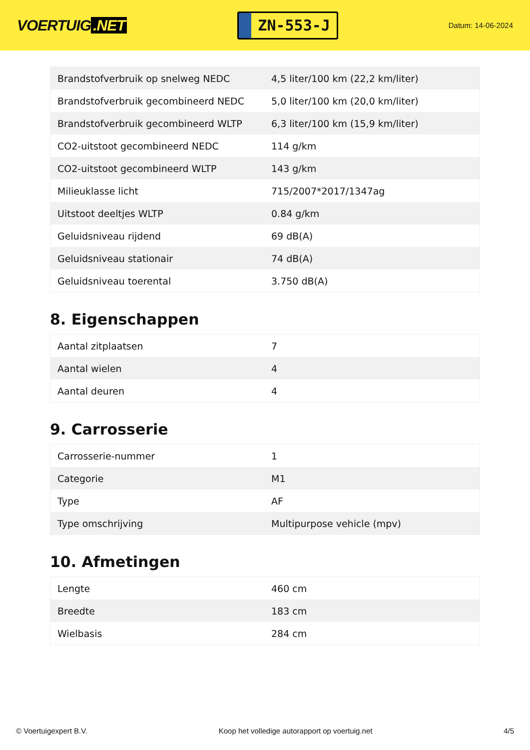VOERTUIG.NET
ZN-553-J
Datum: 14-06-2024
| Brandstofverbruik op snelweg NEDC | 4,5 liter/100 km (22,2 km/liter) |
| Brandstofverbruik gecombineerd NEDC | 5,0 liter/100 km (20,0 km/liter) |
| Brandstofverbruik gecombineerd WLTP | 6,3 liter/100 km (15,9 km/liter) |
| CO2-uitstoot gecombineerd NEDC | 114 g/km |
| CO2-uitstoot gecombineerd WLTP | 143 g/km |
| Milieuklasse licht | 715/2007*2017/1347ag |
| Uitstoot deeltjes WLTP | 0.84 g/km |
| Geluidsniveau rijdend | 69 dB(A) |
| Geluidsniveau stationair | 74 dB(A) |
| Geluidsniveau toerental | 3.750 dB(A) |
8. Eigenschappen
| Aantal zitplaatsen | 7 |
| Aantal wielen | 4 |
| Aantal deuren | 4 |
9. Carrosserie
| Carrosserie-nummer | 1 |
| Categorie | M1 |
| Type | AF |
| Type omschrijving | Multipurpose vehicle (mpv) |
10. Afmetingen
| Lengte | 460 cm |
| Breedte | 183 cm |
| Wielbasis | 284 cm |
© Voertuigexpert B.V. Koop het volledige autorapport op voertuig.net 4/5